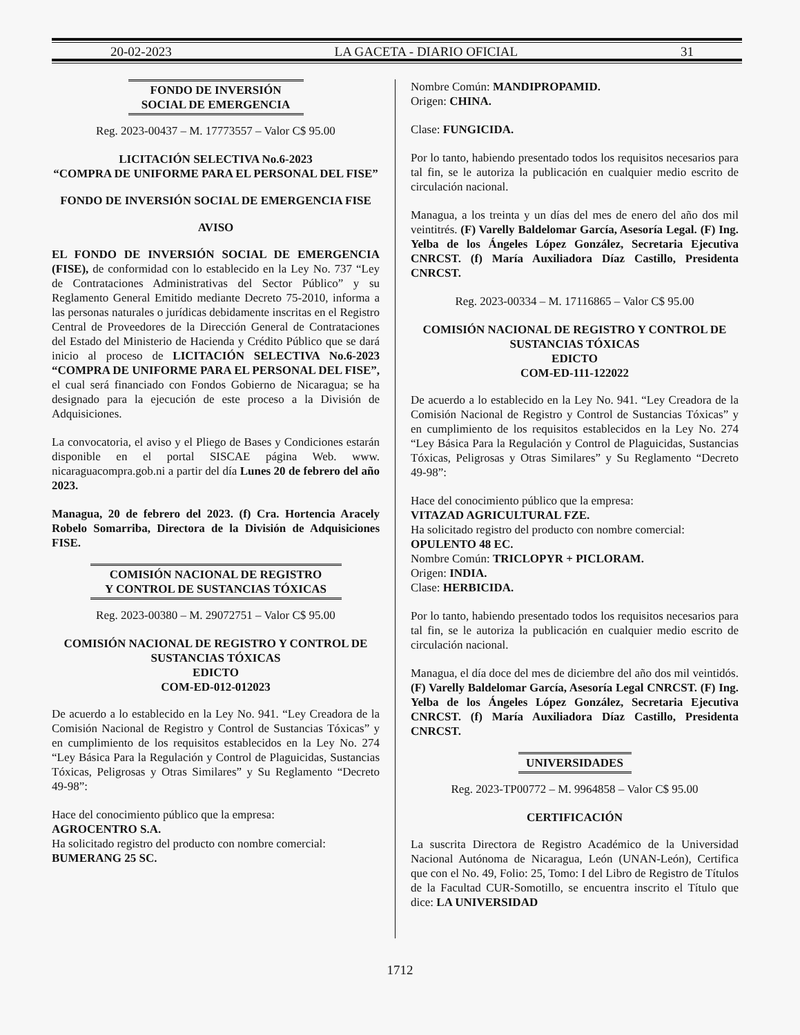20-02-2023 LA GACETA - DIARIO OFICIAL 31
FONDO DE INVERSIÓN
SOCIAL DE EMERGENCIA
Reg. 2023-00437 – M. 17773557 – Valor C$ 95.00
LICITACIÓN SELECTIVA No.6-2023
“COMPRA DE UNIFORME PARA EL PERSONAL DEL FISE”
FONDO DE INVERSIÓN SOCIAL DE EMERGENCIA FISE
AVISO
EL FONDO DE INVERSIÓN SOCIAL DE EMERGENCIA (FISE), de conformidad con lo establecido en la Ley No. 737 “Ley de Contrataciones Administrativas del Sector Público” y su Reglamento General Emitido mediante Decreto 75-2010, informa a las personas naturales o jurídicas debidamente inscritas en el Registro Central de Proveedores de la Dirección General de Contrataciones del Estado del Ministerio de Hacienda y Crédito Público que se dará inicio al proceso de LICITACIÓN SELECTIVA No.6-2023 “COMPRA DE UNIFORME PARA EL PERSONAL DEL FISE”, el cual será financiado con Fondos Gobierno de Nicaragua; se ha designado para la ejecución de este proceso a la División de Adquisiciones.
La convocatoria, el aviso y el Pliego de Bases y Condiciones estarán disponible en el portal SISCAE página Web. www. nicaraguacompra.gob.ni a partir del día Lunes 20 de febrero del año 2023.
Managua, 20 de febrero del 2023. (f) Cra. Hortencia Aracely Robelo Somarriba, Directora de la División de Adquisiciones FISE.
COMISIÓN NACIONAL DE REGISTRO
Y CONTROL DE SUSTANCIAS TÓXICAS
Reg. 2023-00380 – M. 29072751 – Valor C$ 95.00
COMISIÓN NACIONAL DE REGISTRO Y CONTROL DE SUSTANCIAS TÓXICAS
EDICTO
COM-ED-012-012023
De acuerdo a lo establecido en la Ley No. 941. “Ley Creadora de la Comisión Nacional de Registro y Control de Sustancias Tóxicas” y en cumplimiento de los requisitos establecidos en la Ley No. 274 “Ley Básica Para la Regulación y Control de Plaguicidas, Sustancias Tóxicas, Peligrosas y Otras Similares” y Su Reglamento “Decreto 49-98”:
Hace del conocimiento público que la empresa:
AGROCENTRO S.A.
Ha solicitado registro del producto con nombre comercial:
BUMERANG 25 SC.
Nombre Común: MANDIPROPAMID.
Origen: CHINA.
Clase: FUNGICIDA.
Por lo tanto, habiendo presentado todos los requisitos necesarios para tal fin, se le autoriza la publicación en cualquier medio escrito de circulación nacional.
Managua, a los treinta y un días del mes de enero del año dos mil veintitrés. (F) Varelly Baldelomar García, Asesoría Legal. (F) Ing. Yelba de los Ángeles López González, Secretaria Ejecutiva CNRCST. (f) María Auxiliadora Díaz Castillo, Presidenta CNRCST.
Reg. 2023-00334 – M. 17116865 – Valor C$ 95.00
COMISIÓN NACIONAL DE REGISTRO Y CONTROL DE SUSTANCIAS TÓXICAS
EDICTO
COM-ED-111-122022
De acuerdo a lo establecido en la Ley No. 941. “Ley Creadora de la Comisión Nacional de Registro y Control de Sustancias Tóxicas” y en cumplimiento de los requisitos establecidos en la Ley No. 274 “Ley Básica Para la Regulación y Control de Plaguicidas, Sustancias Tóxicas, Peligrosas y Otras Similares” y Su Reglamento “Decreto 49-98”:
Hace del conocimiento público que la empresa:
VITAZAD AGRICULTURAL FZE.
Ha solicitado registro del producto con nombre comercial:
OPULENTO 48 EC.
Nombre Común: TRICLOPYR + PICLORAM.
Origen: INDIA.
Clase: HERBICIDA.
Por lo tanto, habiendo presentado todos los requisitos necesarios para tal fin, se le autoriza la publicación en cualquier medio escrito de circulación nacional.
Managua, el día doce del mes de diciembre del año dos mil veintidós. (F) Varelly Baldelomar García, Asesoría Legal CNRCST. (F) Ing. Yelba de los Ángeles López González, Secretaria Ejecutiva CNRCST. (f) María Auxiliadora Díaz Castillo, Presidenta CNRCST.
UNIVERSIDADES
Reg. 2023-TP00772 – M. 9964858 – Valor C$ 95.00
CERTIFICACIÓN
La suscrita Directora de Registro Académico de la Universidad Nacional Autónoma de Nicaragua, León (UNAN-León), Certifica que con el No. 49, Folio: 25, Tomo: I del Libro de Registro de Títulos de la Facultad CUR-Somotillo, se encuentra inscrito el Título que dice: LA UNIVERSIDAD
1712